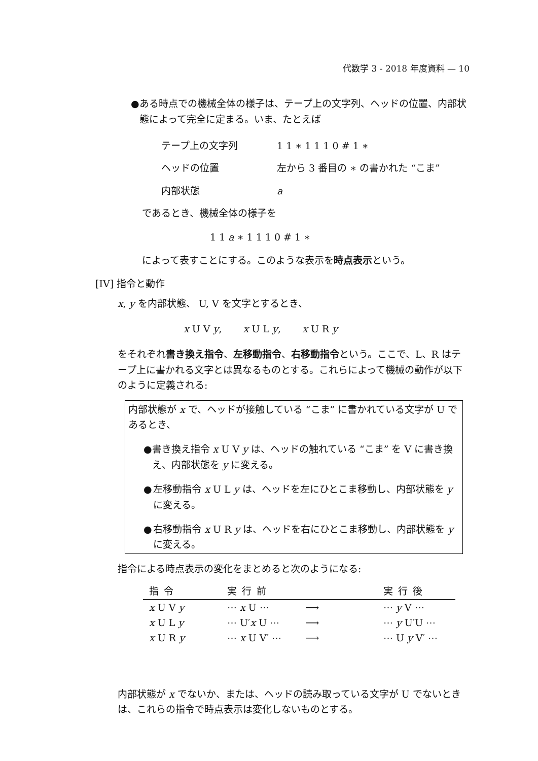代数学 3 - 2018 年度資料 — 10
● ある時点での機械全体の様子は、テープ上の文字列、ヘッドの位置、内部状態によって完全に定まる。いま、たとえば
テープ上の文字列
1 1 ∗ 1 1 1 0 # 1 ∗
ヘッドの位置
左から 3 番目の ∗ の書かれた “こま”
内部状態
a
であるとき、機械全体の様子を
1 1 a ∗ 1 1 1 0 # 1 ∗
によって表すことにする。このような表示を時点表示という。
[IV] 指令と動作
x, y を内部状態、 U, V を文字とするとき、
x U V y, x U L y, x U R y
をそれぞれ書き換え指令、左移動指令、右移動指令という。ここで、L、R はテープ上に書かれる文字とは異なるものとする。これらによって機械の動作が以下のように定義される:
内部状態が x で、ヘッドが接触している “こま” に書かれている文字が U であるとき、
● 書き換え指令 x U V y は、ヘッドの触れている “こま” を V に書き換え、内部状態を y に変える。
● 左移動指令 x U L y は、ヘッドを左にひとこま移動し、内部状態を y に変える。
● 右移動指令 x U R y は、ヘッドを右にひとこま移動し、内部状態を y に変える。
指令による時点表示の変化をまとめると次のようになる:
| 指令 | 実行前 | | 実行後 |
| --- | --- | --- | --- |
| x U V y | ⋯ x U ⋯ | ⟶ | ⋯ y V ⋯ |
| x U L y | ⋯ U′ x U ⋯ | ⟶ | ⋯ y U′U ⋯ |
| x U R y | ⋯ x U V′ ⋯ | ⟶ | ⋯ U y V′ ⋯ |
内部状態が x でないか、または、ヘッドの読み取っている文字が U でないときは、これらの指令で時点表示は変化しないものとする。